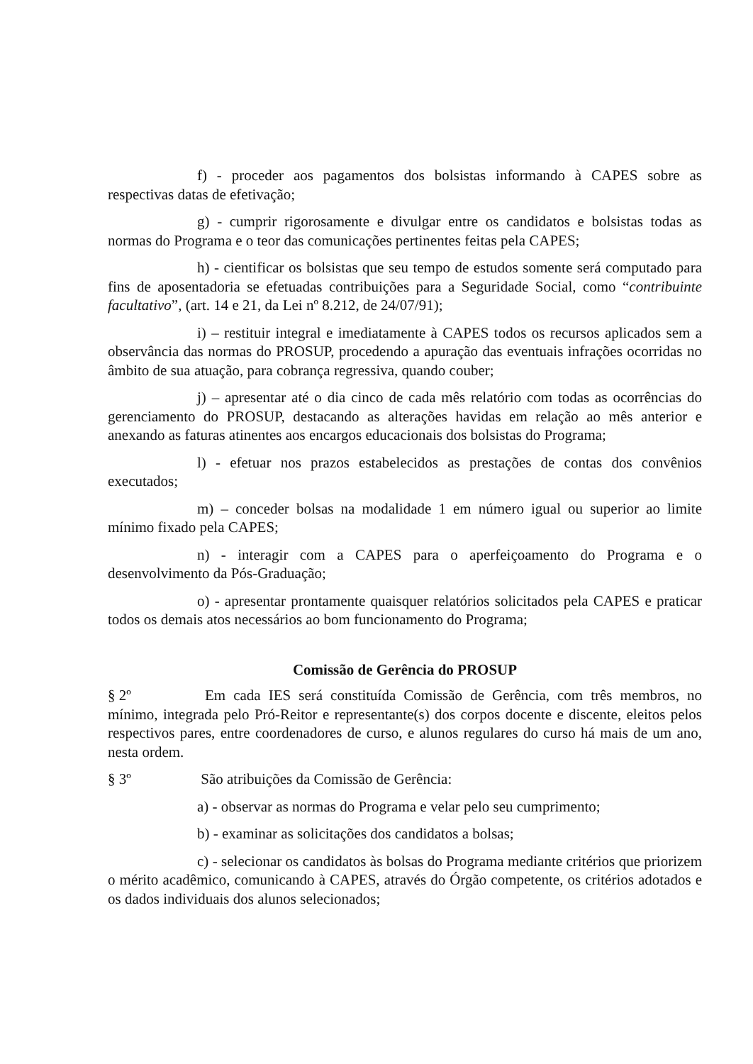f) - proceder aos pagamentos dos bolsistas informando à CAPES sobre as respectivas datas de efetivação;
g) - cumprir rigorosamente e divulgar entre os candidatos e bolsistas todas as normas do Programa e o teor das comunicações pertinentes feitas pela CAPES;
h) - cientificar os bolsistas que seu tempo de estudos somente será computado para fins de aposentadoria se efetuadas contribuições para a Seguridade Social, como “contribuinte facultativo”, (art. 14 e 21, da Lei nº 8.212, de 24/07/91);
i) – restituir integral e imediatamente à CAPES todos os recursos aplicados sem a observância das normas do PROSUP, procedendo a apuração das eventuais infrações ocorridas no âmbito de sua atuação, para cobrança regressiva, quando couber;
j) – apresentar até o dia cinco de cada mês relatório com todas as ocorrências do gerenciamento do PROSUP, destacando as alterações havidas em relação ao mês anterior e anexando as faturas atinentes aos encargos educacionais dos bolsistas do Programa;
l) - efetuar nos prazos estabelecidos as prestações de contas dos convênios executados;
m) – conceder bolsas na modalidade 1 em número igual ou superior ao limite mínimo fixado pela CAPES;
n) - interagir com a CAPES para o aperfeiçoamento do Programa e o desenvolvimento da Pós-Graduação;
o) - apresentar prontamente quaisquer relatórios solicitados pela CAPES e praticar todos os demais atos necessários ao bom funcionamento do Programa;
Comissão de Gerência do PROSUP
§ 2º Em cada IES será constituída Comissão de Gerência, com três membros, no mínimo, integrada pelo Pró-Reitor e representante(s) dos corpos docente e discente, eleitos pelos respectivos pares, entre coordenadores de curso, e alunos regulares do curso há mais de um ano, nesta ordem.
§ 3º São atribuições da Comissão de Gerência:
a) - observar as normas do Programa e velar pelo seu cumprimento;
b) - examinar as solicitações dos candidatos a bolsas;
c) - selecionar os candidatos às bolsas do Programa mediante critérios que priorizem o mérito acadêmico, comunicando à CAPES, através do Órgão competente, os critérios adotados e os dados individuais dos alunos selecionados;